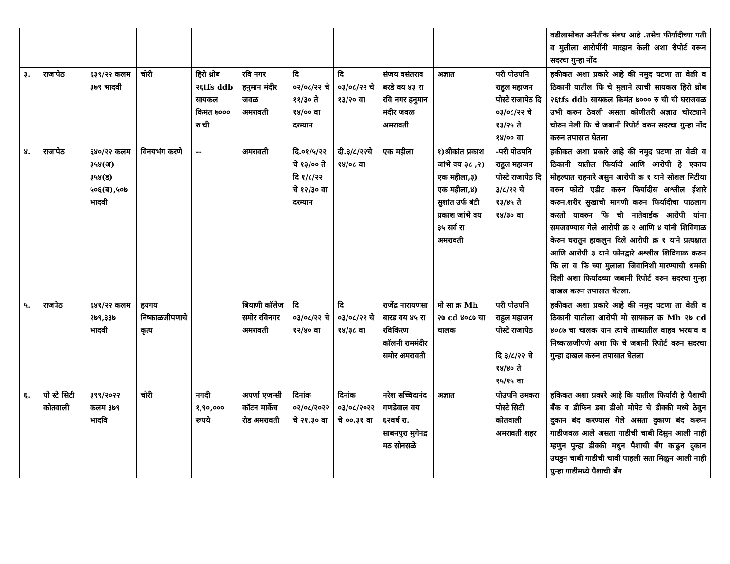| | | | | | | | | | | | वडीलासोबत अनैतीक संबंध आहे .तसेच फीर्यादीच्या पती व मुलीला आरोपींनी मारहान केली अशा रीपोर्ट वरून सदरचा गुन्हा नोंद |
| ३. | राजापेठ | ६३९/२२ कलम ३७९ भादवी | चोरी | हिरो थ्रोब २६tfs ddb सायकल किमंत ७००० रु ची | रवि नगर हनुमान मंदीर जवळ अमरावती | दि ०२/०८/२२ चे ११/३० ते १४/०० वा दरम्यान | दि ०३/०८/२२ चे १३/२० वा | संजय वसंतराव बरडे वय ४३ रा रवि नगर हनुमान मंदीर जवळ अमरावती | अज्ञात | परी पोउपनि राहुल महाजन पोस्टे राजापेठ दि ०३/०८/२२ चे १३/२५ ते १४/०० वा | हकीकत अशा प्रकारे आहे की नमुद घटणा ता वेळी व ठिकानी यातील फि चे मुलाने त्याची सायकल हिरो थ्रोब २६tfs ddb सायकल किमंत ७००० रु ची ची घराजवळ उभी करुन ठेवली असता कोणीतरी अज्ञात चोरट्याने चोरुन नेली फि चे जबानी रिपोर्ट वरुन सदरचा गुन्हा नोंद करुन तपासात घेतला |
| ४. | राजापेठ | ६४०/२२ कलम ३५४(अ) ३५४(ड) ५०६(ब),५०७ भादवी | विनयभंग करणे | -- | अमरावती | दि.०१/५/२२ चे १३/०० ते दि १/८/२२ चे १२/३० वा दरम्यान | दी.३/८/२२चे १४/०८ वा | एक महीला | १)श्रीकांत प्रकाश जांभे वय ३८ ,२) एक महीला,३) एक महीला,४) सुशांत उर्फ बंटी प्रकाश जांभे वय ३५ सर्व रा अमरावती | -परी पोउपनि राहुल महाजन पोस्टे राजापेठ दि ३/८/२२ चे १३/४५ ते १४/३० वा | हकीकत अशा प्रकारे आहे की नमुद घटणा ता वेळी व ठिकानी यातील फिर्यादी आणि आरोपी हे एकाच मोहल्यात राहनारे असुन आरोपी क्र १ याने सोशल मिटीया वरुन फोटो एडीट करुन फिर्यादीस अश्लील ईशारे करुन.शरीर सुखाची मागणी करुन फिर्यादीचा पाठलाग करतो यावरुन फि ची नातेवाईक आरोपी यांना समजवण्यास गेले आरोपी क्र २ आणि ४ यांनी शिविगाळ केरुन घरातुन हाकलुन दिले आरोपी क्र १ याने प्रत्यक्षात आणि आरोपी ३ याने फोनद्वारे अश्लील शिविगाळ करुन फि ला व फि च्या मुलाला जिवानिशी मारण्याची धमकी दिली अशा फिर्यादच्या जबानी रिपोर्ट वरुन सदरचा गुन्हा दाखल करुन तपासात घेतला. |
| ५. | राजपेठ | ६४१/२२ कलम २७९,३३७ भादवी | हयगय निष्काळजीपणाचे कृत्य | | बियाणी कॉलेज समोर रविनगर अमरावती | दि ०३/०८/२२ चे १२/४० वा | दि ०३/०८/२२ चे १४/३८ वा | राजेंद्र नारायणसा बारड वय ४५ रा रविकिरण कॉलनी राममंदीर समोर अमरावती | मो सा क्र Mh २७ cd ४०८७ चा चालक | परी पोउपनि राहुल महाजन पोस्टे राजापेठ दि ३/८/२२ चे १४/४० ते १५/१५ वा | हकीकत अशा प्रकारे आहे की नमुद घटणा ता वेळी व ठिकानी यातीला आरोपी मो सायकल क्र Mh २७ cd ४०८७ चा चालक यान त्याचे ताब्यातील वाहव भरधाव व निष्काळजीपणे अशा फि चे जबानी रिपोर्ट वरुन सदरचा गुन्हा दाखल करुन तपासात घेतला |
| ६. | पो स्टे सिटी कोतवाली | ३९९/२०२२ कलम ३७९ भादवि | चोरी | नगदी १,९०,००० रूपये | अपर्णा एजन्सी कॉटन मार्केच रोड अमरावती | दिनांक ०२/०८/२०२२ चे २१.३० वा | दिनांक ०३/०८/२०२२ चे ००.३१ वा | नरेश सच्चिदानंद गणडेवाल वय ६२वर्ष रा. साबनपुरा मुगेनद्र मठ सोनसळे | अज्ञात | पोउपनि उमकरा पोस्टे सिटी कोतवाली अमरावती शहर | हकिकत अशा प्रकारे आहे कि यातील फिर्यादी हे पैशाची बॅंक व डीफिन डबा डीओ मोपेट चे डीक्की मध्ये ठेवुन दुकान बंद करण्यास गेले असता दुकाण बंद करून गाडीजवळ आले असता गाडीची चाबी दिसुन आली नाही म्हणुन पुन्हा डीक्की मधुन पैशाची बॅंग काढुन दुकान उघडुन चाबी गाडीची चावी पाहली सता मिळुन आली नाही पुन्हा गाडीमध्ये पैशाची बॅंग |